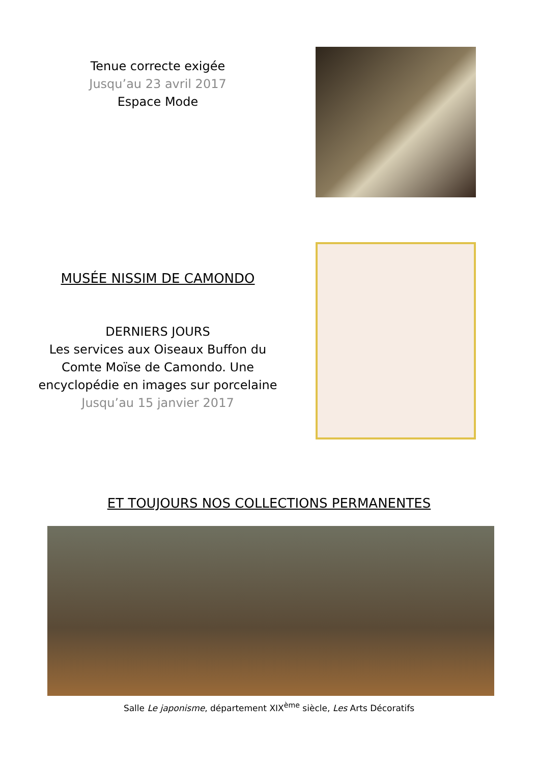Tenue correcte exigée
Jusqu’au 23 avril 2017
Espace Mode
MUSÉE NISSIM DE CAMONDO
DERNIERS JOURS
Les services aux Oiseaux Buffon du
Comte Moïse de Camondo. Une
encyclopédie en images sur porcelaine
Jusqu’au 15 janvier 2017
ET TOUJOURS NOS COLLECTIONS PERMANENTES
Salle Le japonisme, département XIX<sup>ème</sup> siècle, Les Arts Décoratifs